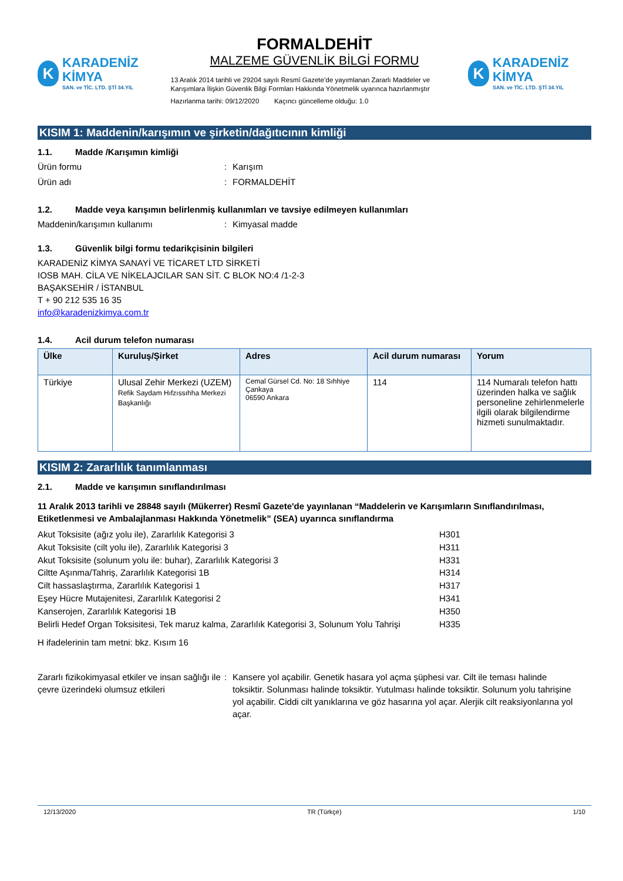K
KARADENİZ KİMYA
SAN. ve TİC. LTD. ŞTİ 34.YIL
FORMALDEHİT
MALZEME GÜVENLİK BİLGİ FORMU
13 Aralık 2014 tarihli ve 29204 sayılı Resmî Gazete’de yayımlanan Zararlı Maddeler ve Karışımlara İlişkin Güvenlik Bilgi Formları Hakkında Yönetmelik uyarınca hazırlanmıştır
Hazırlanma tarihi: 09/12/2020 Kaçıncı güncelleme olduğu: 1.0
K
KARADENİZ KİMYA
SAN. ve TİC. LTD. ŞTİ 34.YIL
KISIM 1: Maddenin/karışımın ve şirketin/dağıtıcının kimliği
1.1. Madde /Karışımın kimliği
Ürün formu : Karışım
Ürün adı : FORMALDEHİT
1.2. Madde veya karışımın belirlenmiş kullanımları ve tavsiye edilmeyen kullanımları
Maddenin/karışımın kullanımı : Kimyasal madde
1.3. Güvenlik bilgi formu tedarikçisinin bilgileri
KARADENİZ KİMYA SANAYİ VE TİCARET LTD SİRKETİ
IOSB MAH. CİLA VE NİKELAJCILAR SAN SİT. C BLOK NO:4 /1-2-3
BAŞAKSEHİR / İSTANBUL
T + 90 212 535 16 35
info@karadenizkimya.com.tr
1.4. Acil durum telefon numarası
| Ülke | Kuruluş/Şirket | Adres | Acil durum numarası | Yorum |
| --- | --- | --- | --- | --- |
| Türkiye | Ulusal Zehir Merkezi (UZEM) Refik Saydam Hıfzıssıhha Merkezi Başkanlığı | Cemal Gürsel Cd. No: 18 Sıhhiye Çankaya 06590 Ankara | 114 | 114 Numaralı telefon hattı üzerinden halka ve sağlık personeline zehirlenmelerle ilgili olarak bilgilendirme hizmeti sunulmaktadır. |
KISIM 2: Zararlılık tanımlanması
2.1. Madde ve karışımın sınıflandırılması
11 Aralık 2013 tarihli ve 28848 sayılı (Mükerrer) Resmî Gazete'de yayınlanan “Maddelerin ve Karışımların Sınıflandırılması, Etiketlenmesi ve Ambalajlanması Hakkında Yönetmelik” (SEA) uyarınca sınıflandırma
Akut Toksisite (ağız yolu ile), Zararlılık Kategorisi 3
H301
Akut Toksisite (cilt yolu ile), Zararlılık Kategorisi 3
H311
Akut Toksisite (solunum yolu ile: buhar), Zararlılık Kategorisi 3
H331
Ciltte Aşınma/Tahriş, Zararlılık Kategorisi 1B
H314
Cilt hassaslaştırma, Zararlılık Kategorisi 1
H317
Eşey Hücre Mutajenitesi, Zararlılık Kategorisi 2
H341
Kanserojen, Zararlılık Kategorisi 1B
H350
Belirli Hedef Organ Toksisitesi, Tek maruz kalma, Zararlılık Kategorisi 3, Solunum Yolu Tahrişi
H335
H ifadelerinin tam metni: bkz. Kısım 16
Zararlı fizikokimyasal etkiler ve insan sağlığı ile çevre üzerindeki olumsuz etkileri
: Kansere yol açabilir. Genetik hasara yol açma şüphesi var. Cilt ile teması halinde toksiktir. Solunması halinde toksiktir. Yutulması halinde toksiktir. Solunum yolu tahrişine yol açabilir. Ciddi cilt yanıklarına ve göz hasarına yol açar. Alerjik cilt reaksiyonlarına yol açar.
12/13/2020 TR (Türkçe) 1/10